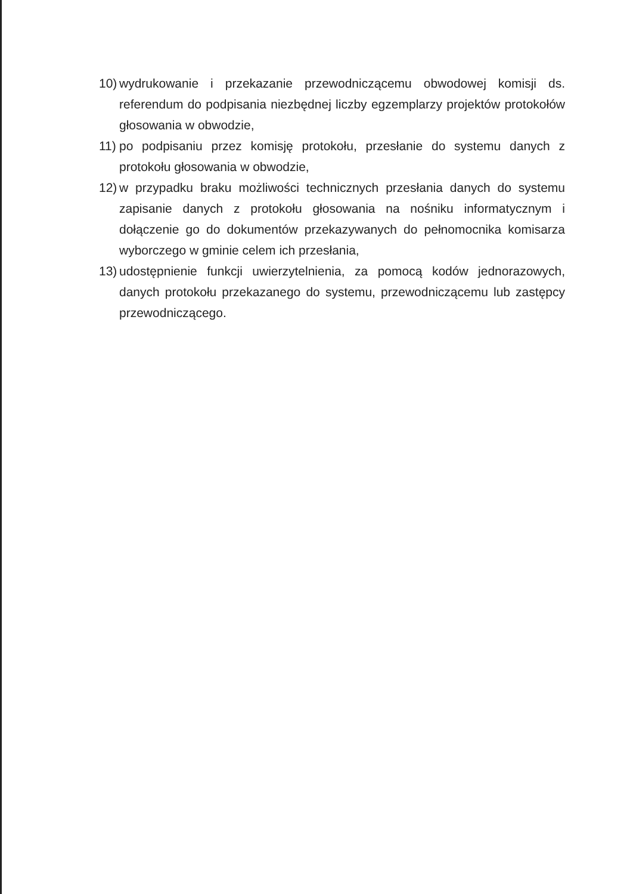10) wydrukowanie i przekazanie przewodniczącemu obwodowej komisji ds. referendum do podpisania niezbędnej liczby egzemplarzy projektów protokołów głosowania w obwodzie,
11) po podpisaniu przez komisję protokołu, przesłanie do systemu danych z protokołu głosowania w obwodzie,
12) w przypadku braku możliwości technicznych przesłania danych do systemu zapisanie danych z protokołu głosowania na nośniku informatycznym i dołączenie go do dokumentów przekazywanych do pełnomocnika komisarza wyborczego w gminie celem ich przesłania,
13) udostępnienie funkcji uwierzytelnienia, za pomocą kodów jednorazowych, danych protokołu przekazanego do systemu, przewodniczącemu lub zastępcy przewodniczącego.